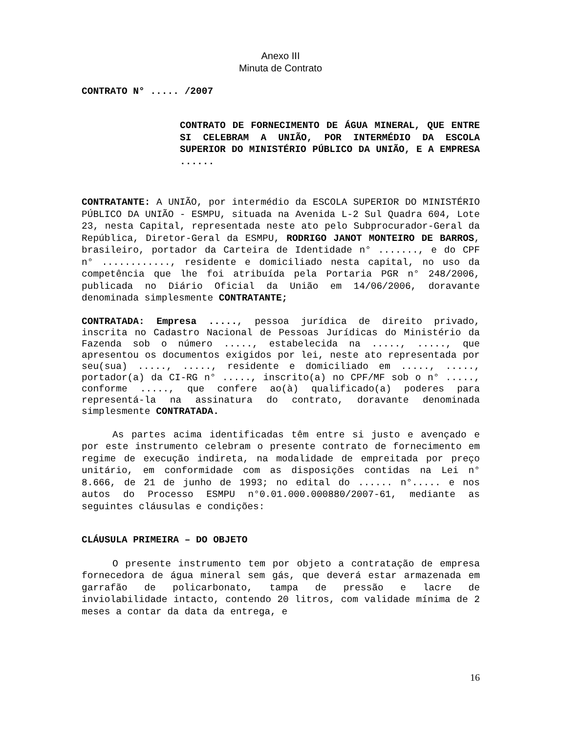Anexo III
Minuta de Contrato
CONTRATO N° ..... /2007
CONTRATO DE FORNECIMENTO DE ÁGUA MINERAL, QUE ENTRE SI CELEBRAM A UNIÃO, POR INTERMÉDIO DA ESCOLA SUPERIOR DO MINISTÉRIO PÚBLICO DA UNIÃO, E A EMPRESA ......
CONTRATANTE: A UNIÃO, por intermédio da ESCOLA SUPERIOR DO MINISTÉRIO PÚBLICO DA UNIÃO - ESMPU, situada na Avenida L-2 Sul Quadra 604, Lote 23, nesta Capital, representada neste ato pelo Subprocurador-Geral da República, Diretor-Geral da ESMPU, RODRIGO JANOT MONTEIRO DE BARROS, brasileiro, portador da Carteira de Identidade n° ......., e do CPF n° ............, residente e domiciliado nesta capital, no uso da competência que lhe foi atribuída pela Portaria PGR n° 248/2006, publicada no Diário Oficial da União em 14/06/2006, doravante denominada simplesmente CONTRATANTE;
CONTRATADA: Empresa ....., pessoa jurídica de direito privado, inscrita no Cadastro Nacional de Pessoas Jurídicas do Ministério da Fazenda sob o número ....., estabelecida na ....., ....., que apresentou os documentos exigidos por lei, neste ato representada por seu(sua) ....., ....., residente e domiciliado em ....., ....., portador(a) da CI-RG n° ....., inscrito(a) no CPF/MF sob o n° ....., conforme ....., que confere ao(à) qualificado(a) poderes para representá-la na assinatura do contrato, doravante denominada simplesmente CONTRATADA.
As partes acima identificadas têm entre si justo e avençado e por este instrumento celebram o presente contrato de fornecimento em regime de execução indireta, na modalidade de empreitada por preço unitário, em conformidade com as disposições contidas na Lei n° 8.666, de 21 de junho de 1993; no edital do ...... n°..... e nos autos do Processo ESMPU n°0.01.000.000880/2007-61, mediante as seguintes cláusulas e condições:
CLÁUSULA PRIMEIRA – DO OBJETO
O presente instrumento tem por objeto a contratação de empresa fornecedora de água mineral sem gás, que deverá estar armazenada em garrafão de policarbonato, tampa de pressão e lacre de inviolabilidade intacto, contendo 20 litros, com validade mínima de 2 meses a contar da data da entrega, e
16